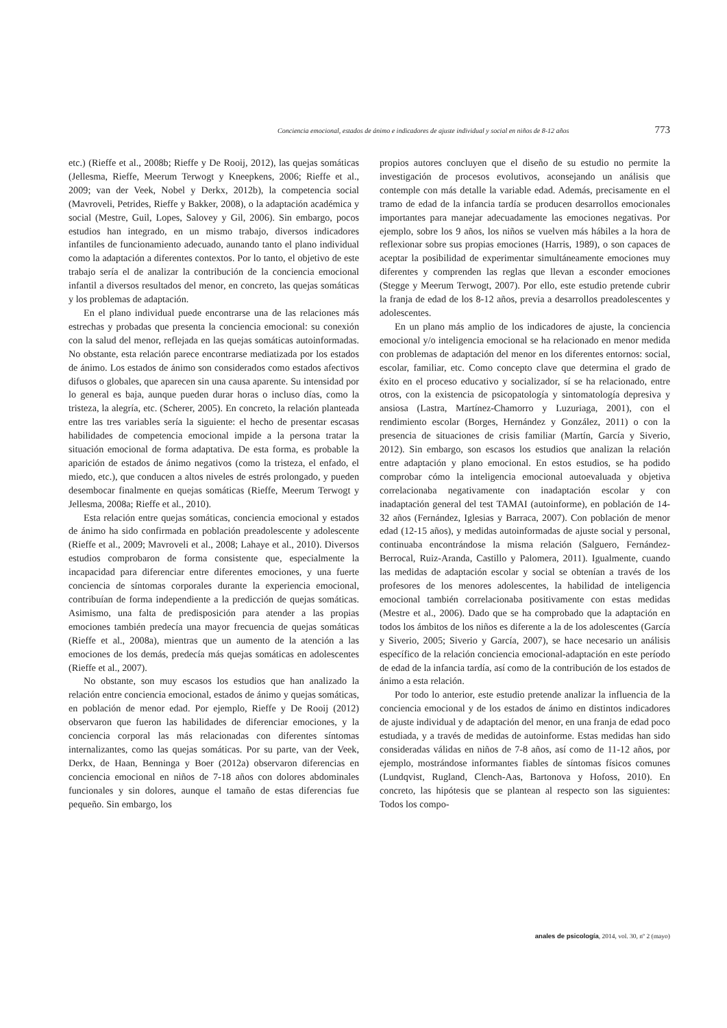Conciencia emocional, estados de ánimo e indicadores de ajuste individual y social en niños de 8-12 años 773
etc.) (Rieffe et al., 2008b; Rieffe y De Rooij, 2012), las quejas somáticas (Jellesma, Rieffe, Meerum Terwogt y Kneepkens, 2006; Rieffe et al., 2009; van der Veek, Nobel y Derkx, 2012b), la competencia social (Mavroveli, Petrides, Rieffe y Bakker, 2008), o la adaptación académica y social (Mestre, Guil, Lopes, Salovey y Gil, 2006). Sin embargo, pocos estudios han integrado, en un mismo trabajo, diversos indicadores infantiles de funcionamiento adecuado, aunando tanto el plano individual como la adaptación a diferentes contextos. Por lo tanto, el objetivo de este trabajo sería el de analizar la contribución de la conciencia emocional infantil a diversos resultados del menor, en concreto, las quejas somáticas y los problemas de adaptación.
En el plano individual puede encontrarse una de las relaciones más estrechas y probadas que presenta la conciencia emocional: su conexión con la salud del menor, reflejada en las quejas somáticas autoinformadas. No obstante, esta relación parece encontrarse mediatizada por los estados de ánimo. Los estados de ánimo son considerados como estados afectivos difusos o globales, que aparecen sin una causa aparente. Su intensidad por lo general es baja, aunque pueden durar horas o incluso días, como la tristeza, la alegría, etc. (Scherer, 2005). En concreto, la relación planteada entre las tres variables sería la siguiente: el hecho de presentar escasas habilidades de competencia emocional impide a la persona tratar la situación emocional de forma adaptativa. De esta forma, es probable la aparición de estados de ánimo negativos (como la tristeza, el enfado, el miedo, etc.), que conducen a altos niveles de estrés prolongado, y pueden desembocar finalmente en quejas somáticas (Rieffe, Meerum Terwogt y Jellesma, 2008a; Rieffe et al., 2010).
Esta relación entre quejas somáticas, conciencia emocional y estados de ánimo ha sido confirmada en población preadolescente y adolescente (Rieffe et al., 2009; Mavroveli et al., 2008; Lahaye et al., 2010). Diversos estudios comprobaron de forma consistente que, especialmente la incapacidad para diferenciar entre diferentes emociones, y una fuerte conciencia de síntomas corporales durante la experiencia emocional, contribuían de forma independiente a la predicción de quejas somáticas. Asimismo, una falta de predisposición para atender a las propias emociones también predecía una mayor frecuencia de quejas somáticas (Rieffe et al., 2008a), mientras que un aumento de la atención a las emociones de los demás, predecía más quejas somáticas en adolescentes (Rieffe et al., 2007).
No obstante, son muy escasos los estudios que han analizado la relación entre conciencia emocional, estados de ánimo y quejas somáticas, en población de menor edad. Por ejemplo, Rieffe y De Rooij (2012) observaron que fueron las habilidades de diferenciar emociones, y la conciencia corporal las más relacionadas con diferentes síntomas internalizantes, como las quejas somáticas. Por su parte, van der Veek, Derkx, de Haan, Benninga y Boer (2012a) observaron diferencias en conciencia emocional en niños de 7-18 años con dolores abdominales funcionales y sin dolores, aunque el tamaño de estas diferencias fue pequeño. Sin embargo, los
propios autores concluyen que el diseño de su estudio no permite la investigación de procesos evolutivos, aconsejando un análisis que contemple con más detalle la variable edad. Además, precisamente en el tramo de edad de la infancia tardía se producen desarrollos emocionales importantes para manejar adecuadamente las emociones negativas. Por ejemplo, sobre los 9 años, los niños se vuelven más hábiles a la hora de reflexionar sobre sus propias emociones (Harris, 1989), o son capaces de aceptar la posibilidad de experimentar simultáneamente emociones muy diferentes y comprenden las reglas que llevan a esconder emociones (Stegge y Meerum Terwogt, 2007). Por ello, este estudio pretende cubrir la franja de edad de los 8-12 años, previa a desarrollos preadolescentes y adolescentes.
En un plano más amplio de los indicadores de ajuste, la conciencia emocional y/o inteligencia emocional se ha relacionado en menor medida con problemas de adaptación del menor en los diferentes entornos: social, escolar, familiar, etc. Como concepto clave que determina el grado de éxito en el proceso educativo y socializador, sí se ha relacionado, entre otros, con la existencia de psicopatología y sintomatología depresiva y ansiosa (Lastra, Martínez-Chamorro y Luzuriaga, 2001), con el rendimiento escolar (Borges, Hernández y González, 2011) o con la presencia de situaciones de crisis familiar (Martín, García y Siverio, 2012). Sin embargo, son escasos los estudios que analizan la relación entre adaptación y plano emocional. En estos estudios, se ha podido comprobar cómo la inteligencia emocional autoevaluada y objetiva correlacionaba negativamente con inadaptación escolar y con inadaptación general del test TAMAI (autoinforme), en población de 14-32 años (Fernández, Iglesias y Barraca, 2007). Con población de menor edad (12-15 años), y medidas autoinformadas de ajuste social y personal, continuaba encontrándose la misma relación (Salguero, Fernández-Berrocal, Ruiz-Aranda, Castillo y Palomera, 2011). Igualmente, cuando las medidas de adaptación escolar y social se obtenían a través de los profesores de los menores adolescentes, la habilidad de inteligencia emocional también correlacionaba positivamente con estas medidas (Mestre et al., 2006). Dado que se ha comprobado que la adaptación en todos los ámbitos de los niños es diferente a la de los adolescentes (García y Siverio, 2005; Siverio y García, 2007), se hace necesario un análisis específico de la relación conciencia emocional-adaptación en este período de edad de la infancia tardía, así como de la contribución de los estados de ánimo a esta relación.
Por todo lo anterior, este estudio pretende analizar la influencia de la conciencia emocional y de los estados de ánimo en distintos indicadores de ajuste individual y de adaptación del menor, en una franja de edad poco estudiada, y a través de medidas de autoinforme. Estas medidas han sido consideradas válidas en niños de 7-8 años, así como de 11-12 años, por ejemplo, mostrándose informantes fiables de síntomas físicos comunes (Lundqvist, Rugland, Clench-Aas, Bartonova y Hofoss, 2010). En concreto, las hipótesis que se plantean al respecto son las siguientes: Todos los compo-
anales de psicología, 2014, vol. 30, nº 2 (mayo)